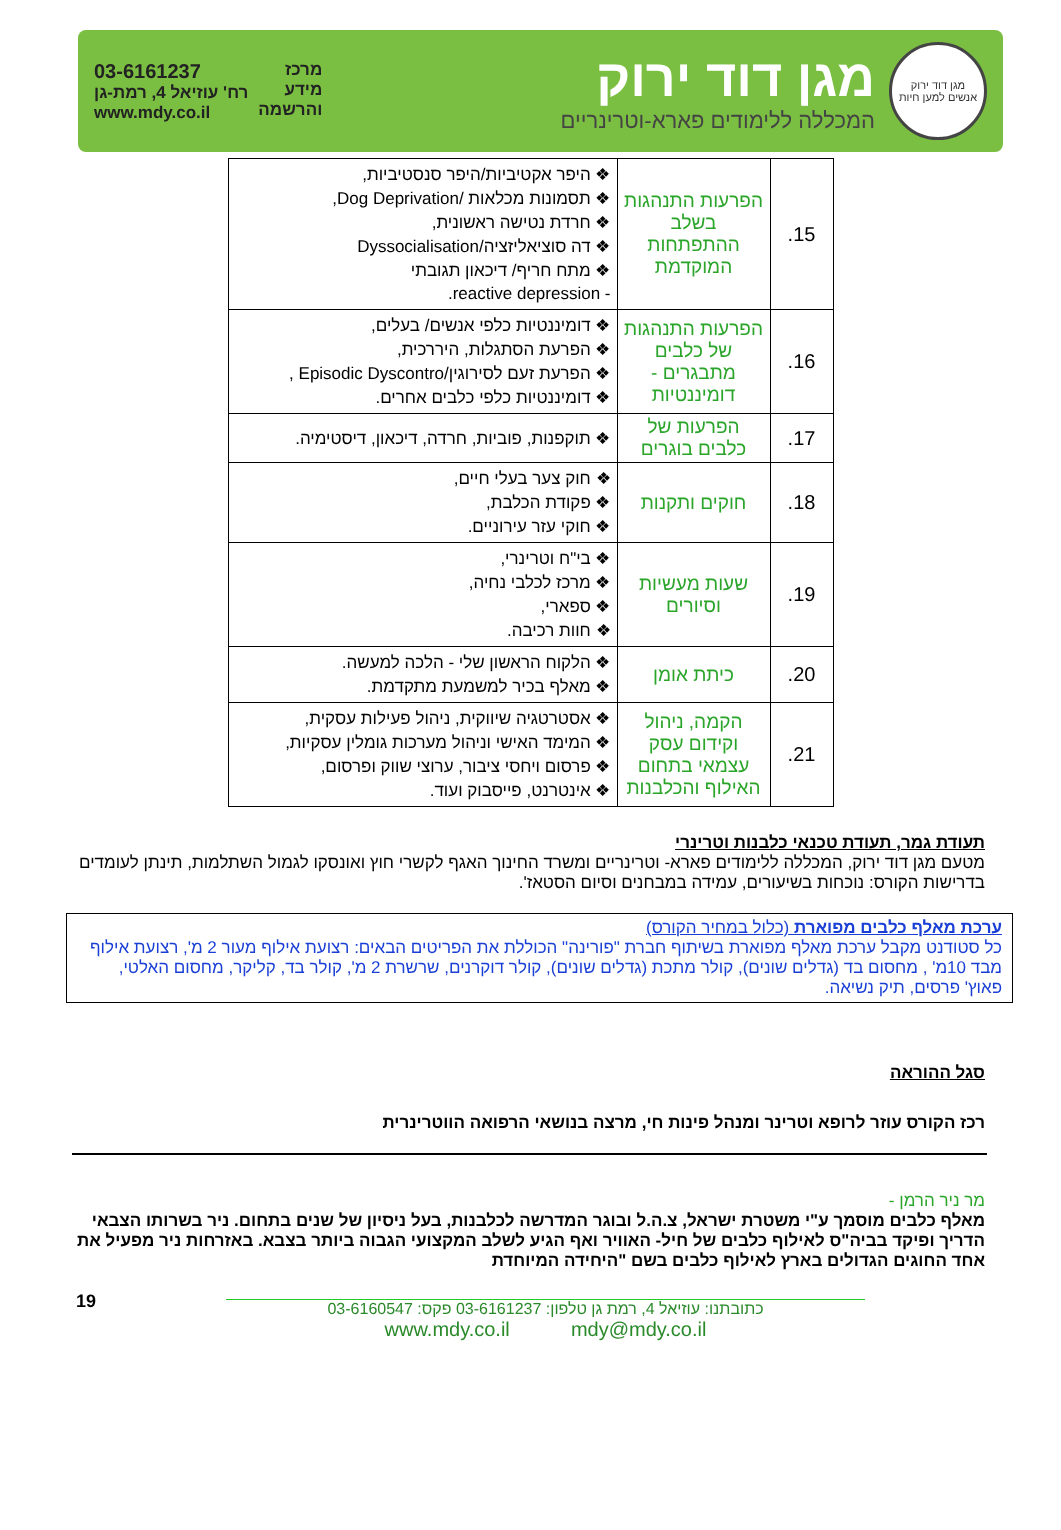מגן דוד ירוק
אנשים למען חיות
מגן דוד ירוק
המכללה ללימודים פארא-וטרינריים
מרכז
מידע
והרשמה
03-6161237
רח' עוזיאל 4, רמת-גן
www.mdy.co.il
| 15. | הפרעות התנהגות בשלב ההתפתחות המוקדמת | ❖ היפר אקטיביות/היפר סנסטיביות, ❖ תסמונות מכלאות /Dog Deprivation, ❖ חרדת נטישה ראשונית, ❖ דה סוציאליזציה/Dyssocialisation ❖ מתח חריף/ דיכאון תגובתי - reactive depression. |
| 16. | הפרעות התנהגות של כלבים מתבגרים - דומיננטיות | ❖ דומיננטיות כלפי אנשים/ בעלים, ❖ הפרעת הסתגלות, היררכית, ❖ הפרעת זעם לסירוגין/Episodic Dyscontro , ❖ דומיננטיות כלפי כלבים אחרים. |
| 17. | הפרעות של כלבים בוגרים | ❖ תוקפנות, פוביות, חרדה, דיכאון, דיסטימיה. |
| 18. | חוקים ותקנות | ❖ חוק צער בעלי חיים, ❖ פקודת הכלבת, ❖ חוקי עזר עירוניים. |
| 19. | שעות מעשיות וסיורים | ❖ בי"ח וטרינרי, ❖ מרכז לכלבי נחיה, ❖ ספארי, ❖ חוות רכיבה. |
| 20. | כיתת אומן | ❖ הלקוח הראשון שלי - הלכה למעשה. ❖ מאלף בכיר למשמעת מתקדמת. |
| 21. | הקמה, ניהול וקידום עסק עצמאי בתחום האילוף והכלבנות | ❖ אסטרטגיה שיווקית, ניהול פעילות עסקית, ❖ המימד האישי וניהול מערכות גומלין עסקיות, ❖ פרסום ויחסי ציבור, ערוצי שווק ופרסום, ❖ אינטרנט, פייסבוק ועוד. |
תעודת גמר, תעודת טכנאי כלבנות וטרינרי
מטעם מגן דוד ירוק, המכללה ללימודים פארא- וטרינריים ומשרד החינוך האגף לקשרי חוץ ואונסקו לגמול השתלמות, תינתן לעומדים בדרישות הקורס: נוכחות בשיעורים, עמידה במבחנים וסיום הסטאז'.
ערכת מאלף כלבים מפוארת (כלול במחיר הקורס)
כל סטודנט מקבל ערכת מאלף מפוארת בשיתוף חברת "פורינה" הכוללת את הפריטים הבאים: רצועת אילוף מעור 2 מ', רצועת אילוף מבד 10מ' , מחסום בד (גדלים שונים), קולר מתכת (גדלים שונים), קולר דוקרנים, שרשרת 2 מ', קולר בד, קליקר, מחסום האלטי, פאוץ' פרסים, תיק נשיאה.
סגל ההוראה
רכז הקורס עוזר לרופא וטרינר ומנהל פינות חי, מרצה בנושאי הרפואה הווטרינרית
מר ניר הרמן -
מאלף כלבים מוסמך ע"י משטרת ישראל, צ.ה.ל ובוגר המדרשה לכלבנות, בעל ניסיון של שנים בתחום. ניר בשרותו הצבאי הדריך ופיקד בביה"ס לאילוף כלבים של חיל- האוויר ואף הגיע לשלב המקצועי הגבוה ביותר בצבא. באזרחות ניר מפעיל את אחד החוגים הגדולים בארץ לאילוף כלבים בשם "היחידה המיוחדת
כתובתנו: עוזיאל 4, רמת גן טלפון: 03-6161237 פקס: 03-6160547
www.mdy.co.il mdy@mdy.co.il
19